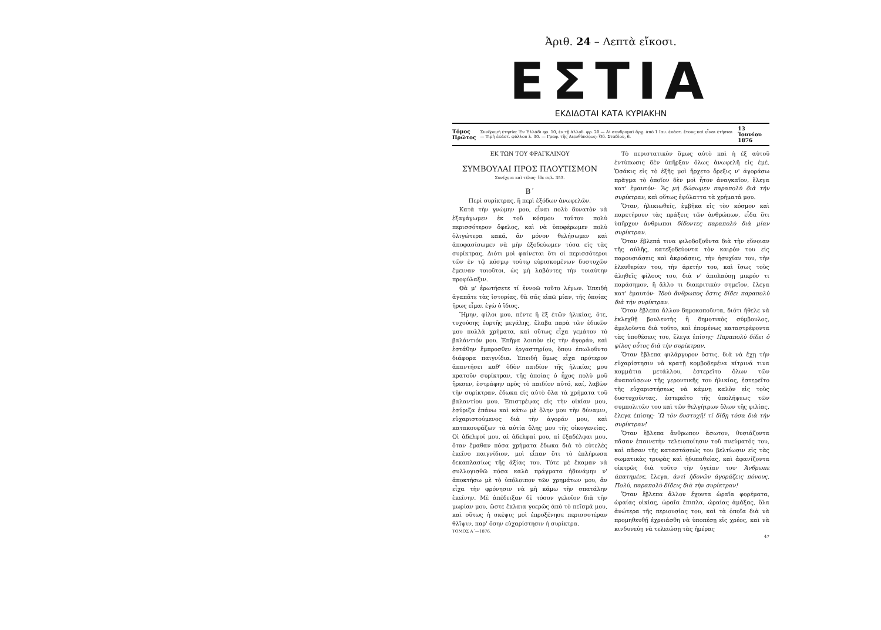Ἀριθ. 24 – Λεπτὰ εἴκοσι.
ΕΣΤΙΑ
ΕΚΔΙΔΟΤΑΙ ΚΑΤΑ ΚΥΡΙΑΚΗΝ
Τόμος Πρῶτος Συνδρομὴ ἐτησία: Ἐν Ἑλλάδι φρ. 10, ἐν τῇ ἀλλοδ. φρ. 20 — Αἱ συνδρομαὶ ἄρχ. ἀπὸ 1 Ιαν. ἑκάστ. ἔτους καὶ εἶναι ἐτήσιαι — Τιμὴ ἑκάστ. φύλλου λ. 30. — Γραφ. τῆς Διευθύνσεως: Ὁδ. Σταδίου, 6. 13 Ἰουνίου 1876
ΕΚ ΤΩΝ ΤΟΥ ΦΡΑΓΚΛΙΝΟΥ
ΣΥΜΒΟΥΛΑΙ ΠΡΟΣ ΠΛΟΥΤΙΣΜΟΝ
Συνέχεια καὶ τέλος· ἴδε σελ. 353.
Β΄
Περὶ συρίκτρας, ἢ περὶ ἐξόδων ἀνωφελῶν.
Κατὰ τὴν γνώμην μου, εἶναι πολὺ δυνατὸν νὰ ἐξαγάγωμεν ἐκ τοῦ κόσμου τούτου πολὺ περισσότερον ὄφελος, καὶ νὰ ὑποφέρωμεν πολὺ ὀλιγώτερα κακά, ἂν μόνον θελήσωμεν καὶ ἀποφασίσωμεν νὰ μὴν ἐξοδεύωμεν τόσα εἰς τὰς συρίκτρας. Διότι μοὶ φαίνεται ὅτι οἱ περισσότεροι τῶν ἐν τῷ κόσμῳ τούτῳ εὑρισκομένων δυστυχῶν ἔμειναν τοιοῦτοι, ὡς μὴ λαβόντες τὴν τοιαύτην προφύλαξιν.
Θὰ μ' ἐρωτήσετε τί ἐννοῶ τοῦτο λέγων. Ἐπειδὴ ἀγαπᾶτε τὰς ἱστορίας, θὰ σᾶς εἰπῶ μίαν, τῆς ὁποίας ἥρως εἶμαι ἐγὼ ὁ ἴδιος.
Ἤμην, φίλοι μου, πέντε ἢ ἓξ ἐτῶν ἡλικίας, ὅτε, τυχούσης ἑορτῆς μεγάλης, ἔλαβα παρὰ τῶν ἐδικῶν μου πολλὰ χρήματα, καὶ οὕτως εἶχα γεμάτον τὸ βαλάντιόν μου. Ἐπῆγα λοιπὸν εἰς τὴν ἀγοράν, καὶ ἐστάθην ἔμπροσθεν ἐργαστηρίου, ὅπου ἐπωλοῦντο διάφορα παιγνίδια. Ἐπειδὴ ὅμως εἶχα πρότερον ἀπαντήσει καθ' ὁδὸν παιδίον τῆς ἡλικίας μου κρατοῦν συρίκτραν, τῆς ὁποίας ὁ ἦχος πολὺ μοῦ ἤρεσεν, ἐστράφην πρὸς τὸ παιδίον αὐτό, καί, λαβὼν τὴν συρίκτραν, ἔδωκα εἰς αὐτὸ ὅλα τὰ χρήματα τοῦ βαλαντίου μου. Ἐπιστρέψας εἰς τὴν οἰκίαν μου, ἐσύριζα ἐπάνω καὶ κάτω μὲ ὅλην μου τὴν δύναμιν, εὐχαριστούμενος διὰ τὴν ἀγοράν μου, καὶ κατακουφάζων τὰ αὐτία ὅλης μου τῆς οἰκογενείας. Οἱ ἀδελφοί μου, αἱ ἀδελφαί μου, αἱ ἐξαδέλφαι μου, ὅταν ἔμαθαν πόσα χρήματα ἔδωκα διὰ τὸ εὐτελὲς ἐκεῖνο παιγνίδιον, μοὶ εἶπαν ὅτι τὸ ἐπλήρωσα δεκαπλασίως τῆς ἀξίας του. Τότε μὲ ἔκαμαν νὰ συλλογισθῶ πόσα καλὰ πράγματα ἠδυνάμην ν' ἀποκτήσω μὲ τὸ ὑπόλοιπον τῶν χρημάτων μου, ἂν εἶχα τὴν φρόνησιν νὰ μὴ κάμω τὴν σπατάλην ἐκείνην. Μὲ ἀπέδειξαν δὲ τόσον γελοῖον διὰ τὴν μωρίαν μου, ὥστε ἔκλαια γοερῶς ἀπὸ τὸ πεῖσμά μου, καὶ οὕτως ἡ σκέψις μοὶ ἐπροξένησε περισσοτέραν θλῖψιν, παρ' ὅσην εὐχαρίστησιν ἡ συρίκτρα.
ΤΟΜΟΣ Α΄—1876.
Τὸ περιστατικὸν ὅμως αὐτὸ καὶ ἡ ἐξ αὐτοῦ ἐντύπωσις δὲν ὑπῆρξαν ὅλως ἀνωφελῆ εἰς ἐμέ. Ὁσάκις εἰς τὸ ἑξῆς μοὶ ἤρχετο ὄρεξις ν' ἀγοράσω πρᾶγμα τὸ ὁποῖον δὲν μοὶ ἦτον ἀναγκαῖον, ἔλεγα κατ' ἐμαυτόν· Ἂς μὴ δώσωμεν παραπολὺ διὰ τὴν συρίκτραν, καὶ οὕτως ἐφύλαττα τὰ χρήματά μου.
Ὅταν, ἡλικιωθείς, ἐμβῆκα εἰς τὸν κόσμον καὶ παρετήρουν τὰς πράξεις τῶν ἀνθρώπων, εἶδα ὅτι ὑπῆρχον ἄνθρωποι δίδοντες παραπολὺ διὰ μίαν συρίκτραν.
Ὅταν ἔβλεπά τινα φιλοδοξοῦντα διὰ τὴν εὔνοιαν τῆς αὐλῆς, κατεξοδεύοντα τὸν καιρόν του εἰς παρουσιάσεις καὶ ἀκροάσεις, τὴν ἡσυχίαν του, τὴν ἐλευθερίαν του, τὴν ἀρετήν του, καὶ ἴσως τοὺς ἀληθεῖς φίλους του, διὰ ν' ἀπολαύσῃ μικρόν τι παράσημον, ἢ ἄλλο τι διακριτικὸν σημεῖον, ἔλεγα κατ' ἐμαυτόν· Ἰδοὺ ἄνθρωπος ὅστις δίδει παραπολὺ διὰ τὴν συρίκτραν.
Ὅταν ἔβλεπα ἄλλον δημοκοποῦντα, διότι ἤθελε νὰ ἐκλεχθῇ βουλευτὴς ἢ δημοτικὸς σύμβουλος, ἀμελοῦντα διὰ τοῦτο, καὶ ἑπομένως καταστρέφοντα τὰς ὑποθέσεις του, ἔλεγα ἐπίσης· Παραπολὺ δίδει ὁ φίλος οὗτος διὰ τὴν συρίκτραν.
Ὅταν ἔβλεπα φιλάργυρον ὅστις, διὰ νὰ ἔχῃ τὴν εὐχαρίστησιν νὰ κρατῇ κομβοδεμένα κίτρινά τινα κομμάτια μετάλλου, ἐστερεῖτο ὅλων τῶν ἀναπαύσεων τῆς γεροντικῆς του ἡλικίας, ἐστερεῖτο τῆς εὐχαριστήσεως νὰ κάμνῃ καλὸν εἰς τοὺς δυστυχοῦντας, ἐστερεῖτο τῆς ὑπολήψεως τῶν συμπολιτῶν του καὶ τῶν θελγήτρων ὅλων τῆς φιλίας, ἔλεγα ἐπίσης· Ὢ τὸν δυστυχῆ! τί δίδῃ τόσα διὰ τὴν συρίκτραν!
Ὅταν ἔβλεπα ἄνθρωπον ἄσωτον, θυσιάζοντα πᾶσαν ἐπαινετὴν τελειοποίησιν τοῦ πνεύματός του, καὶ πᾶσαν τῆς καταστάσεώς του βελτίωσιν εἰς τὰς σωματικὰς τρυφὰς καὶ ἡδυπαθείας, καὶ ἀφανίζοντα οἰκτρῶς διὰ τοῦτο τὴν ὑγείαν του· Ἄνθρωπε ἀπατημένε, ἔλεγα, ἀντὶ ἡδονῶν ἀγοράζεις πόνους. Πολύ, παραπολὺ δίδεις διὰ τὴν συρίκτραν!
Ὅταν ἔβλεπα ἄλλον ἔχοντα ὡραῖα φορέματα, ὡραίας οἰκίας, ὡραῖα ἔπιπλα, ὡραίας ἁμάξας, ὅλα ἀνώτερα τῆς περιουσίας του, καὶ τὰ ὁποῖα διὰ νὰ προμηθευθῇ ἐχρειάσθη νὰ ὑποπέσῃ εἰς χρέος, καὶ νὰ κινδυνεύῃ νὰ τελειώσῃ τὰς ἡμέρας
47